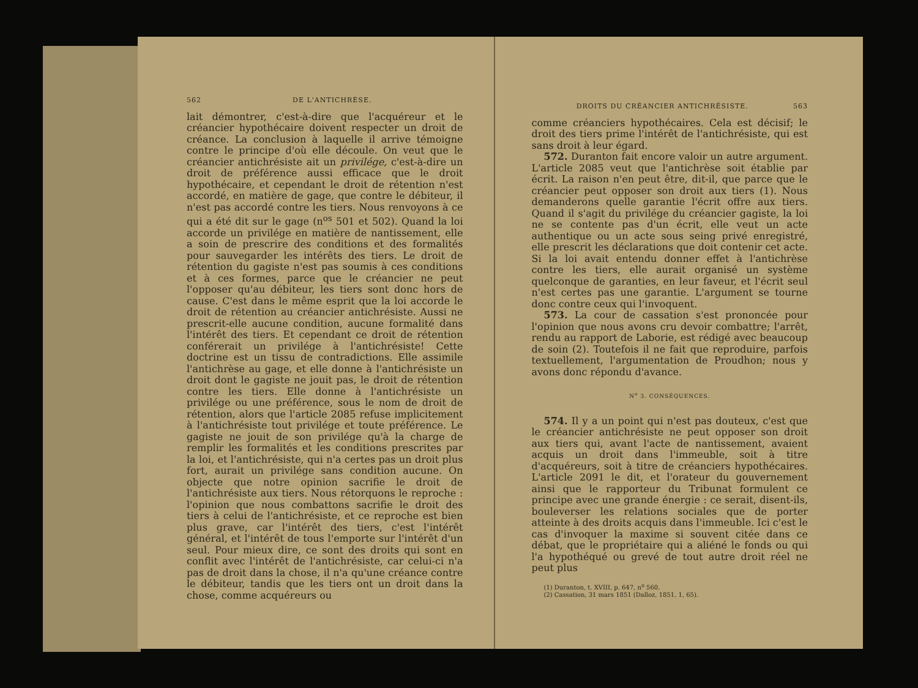562 DE L'ANTICHRÈSE.
lait démontrer, c'est-à-dire que l'acquéreur et le créancier hypothécaire doivent respecter un droit de créance. La conclusion à laquelle il arrive témoigne contre le principe d'où elle découle. On veut que le créancier antichrésiste ait un privilége, c'est-à-dire un droit de préférence aussi efficace que le droit hypothécaire, et cependant le droit de rétention n'est accordé, en matière de gage, que contre le débiteur, il n'est pas accordé contre les tiers. Nous renvoyons à ce qui a été dit sur le gage (n<sup>os</sup> 501 et 502). Quand la loi accorde un privilége en matière de nantissement, elle a soin de prescrire des conditions et des formalités pour sauvegarder les intérêts des tiers. Le droit de rétention du gagiste n'est pas soumis à ces conditions et à ces formes, parce que le créancier ne peut l'opposer qu'au débiteur, les tiers sont donc hors de cause. C'est dans le même esprit que la loi accorde le droit de rétention au créancier antichrésiste. Aussi ne prescrit-elle aucune condition, aucune formalité dans l'intérêt des tiers. Et cependant ce droit de rétention conférerait un privilége à l'antichrésiste! Cette doctrine est un tissu de contradictions. Elle assimile l'antichrèse au gage, et elle donne à l'antichrésiste un droit dont le gagiste ne jouit pas, le droit de rétention contre les tiers. Elle donne à l'antichrésiste un privilége ou une préférence, sous le nom de droit de rétention, alors que l'article 2085 refuse implicitement à l'antichrésiste tout privilége et toute préférence. Le gagiste ne jouit de son privilége qu'à la charge de remplir les formalités et les conditions prescrites par la loi, et l'antichrésiste, qui n'a certes pas un droit plus fort, aurait un privilége sans condition aucune. On objecte que notre opinion sacrifie le droit de l'antichrésiste aux tiers. Nous rétorquons le reproche : l'opinion que nous combattons sacrifie le droit des tiers à celui de l'antichrésiste, et ce reproche est bien plus grave, car l'intérêt des tiers, c'est l'intérêt général, et l'intérêt de tous l'emporte sur l'intérêt d'un seul. Pour mieux dire, ce sont des droits qui sont en conflit avec l'intérêt de l'antichrésiste, car celui-ci n'a pas de droit dans la chose, il n'a qu'une créance contre le débiteur, tandis que les tiers ont un droit dans la chose, comme acquéreurs ou
DROITS DU CRÉANCIER ANTICHRÉSISTE. 563
comme créanciers hypothécaires. Cela est décisif; le droit des tiers prime l'intérêt de l'antichrésiste, qui est sans droit à leur égard.
572. Duranton fait encore valoir un autre argument. L'article 2085 veut que l'antichrèse soit établie par écrit. La raison n'en peut être, dit-il, que parce que le créancier peut opposer son droit aux tiers (1). Nous demanderons quelle garantie l'écrit offre aux tiers. Quand il s'agit du privilége du créancier gagiste, la loi ne se contente pas d'un écrit, elle veut un acte authentique ou un acte sous seing privé enregistré, elle prescrit les déclarations que doit contenir cet acte. Si la loi avait entendu donner effet à l'antichrèse contre les tiers, elle aurait organisé un système quelconque de garanties, en leur faveur, et l'écrit seul n'est certes pas une garantie. L'argument se tourne donc contre ceux qui l'invoquent.
573. La cour de cassation s'est prononcée pour l'opinion que nous avons cru devoir combattre; l'arrêt, rendu au rapport de Laborie, est rédigé avec beaucoup de soin (2). Toutefois il ne fait que reproduire, parfois textuellement, l'argumentation de Proudhon; nous y avons donc répondu d'avance.
N<sup>o</sup> 3. CONSÉQUENCES.
574. Il y a un point qui n'est pas douteux, c'est que le créancier antichrésiste ne peut opposer son droit aux tiers qui, avant l'acte de nantissement, avaient acquis un droit dans l'immeuble, soit à titre d'acquéreurs, soit à titre de créanciers hypothécaires. L'article 2091 le dit, et l'orateur du gouvernement ainsi que le rapporteur du Tribunat formulent ce principe avec une grande énergie : ce serait, disent-ils, bouleverser les relations sociales que de porter atteinte à des droits acquis dans l'immeuble. Ici c'est le cas d'invoquer la maxime si souvent citée dans ce débat, que le propriétaire qui a aliéné le fonds ou qui l'a hypothéqué ou grevé de tout autre droit réel ne peut plus
(1) Duranton, t. XVIII, p. 647, n<sup>o</sup> 560.
(2) Cassation, 31 mars 1851 (Dalloz, 1851, 1, 65).